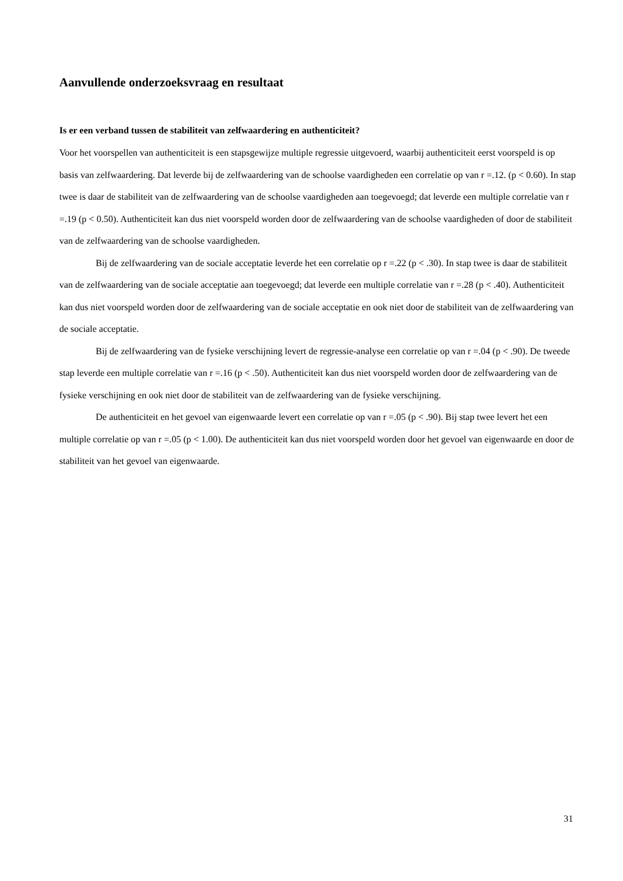Aanvullende onderzoeksvraag en resultaat
Is er een verband tussen de stabiliteit van zelfwaardering en authenticiteit?
Voor het voorspellen van authenticiteit is een stapsgewijze multiple regressie uitgevoerd, waarbij authenticiteit eerst voorspeld is op basis van zelfwaardering. Dat leverde bij de zelfwaardering van de schoolse vaardigheden een correlatie op van r =.12. (p < 0.60). In stap twee is daar de stabiliteit van de zelfwaardering van de schoolse vaardigheden aan toegevoegd; dat leverde een multiple correlatie van r =.19 (p < 0.50). Authenticiteit kan dus niet voorspeld worden door de zelfwaardering van de schoolse vaardigheden of door de stabiliteit van de zelfwaardering van de schoolse vaardigheden.
Bij de zelfwaardering van de sociale acceptatie leverde het een correlatie op r =.22 (p < .30). In stap twee is daar de stabiliteit van de zelfwaardering van de sociale acceptatie aan toegevoegd; dat leverde een multiple correlatie van r =.28 (p < .40). Authenticiteit kan dus niet voorspeld worden door de zelfwaardering van de sociale acceptatie en ook niet door de stabiliteit van de zelfwaardering van de sociale acceptatie.
Bij de zelfwaardering van de fysieke verschijning levert de regressie-analyse een correlatie op van r =.04 (p < .90). De tweede stap leverde een multiple correlatie van r =.16 (p < .50). Authenticiteit kan dus niet voorspeld worden door de zelfwaardering van de fysieke verschijning en ook niet door de stabiliteit van de zelfwaardering van de fysieke verschijning.
De authenticiteit en het gevoel van eigenwaarde levert een correlatie op van r =.05 (p < .90). Bij stap twee levert het een multiple correlatie op van r =.05 (p < 1.00). De authenticiteit kan dus niet voorspeld worden door het gevoel van eigenwaarde en door de stabiliteit van het gevoel van eigenwaarde.
31